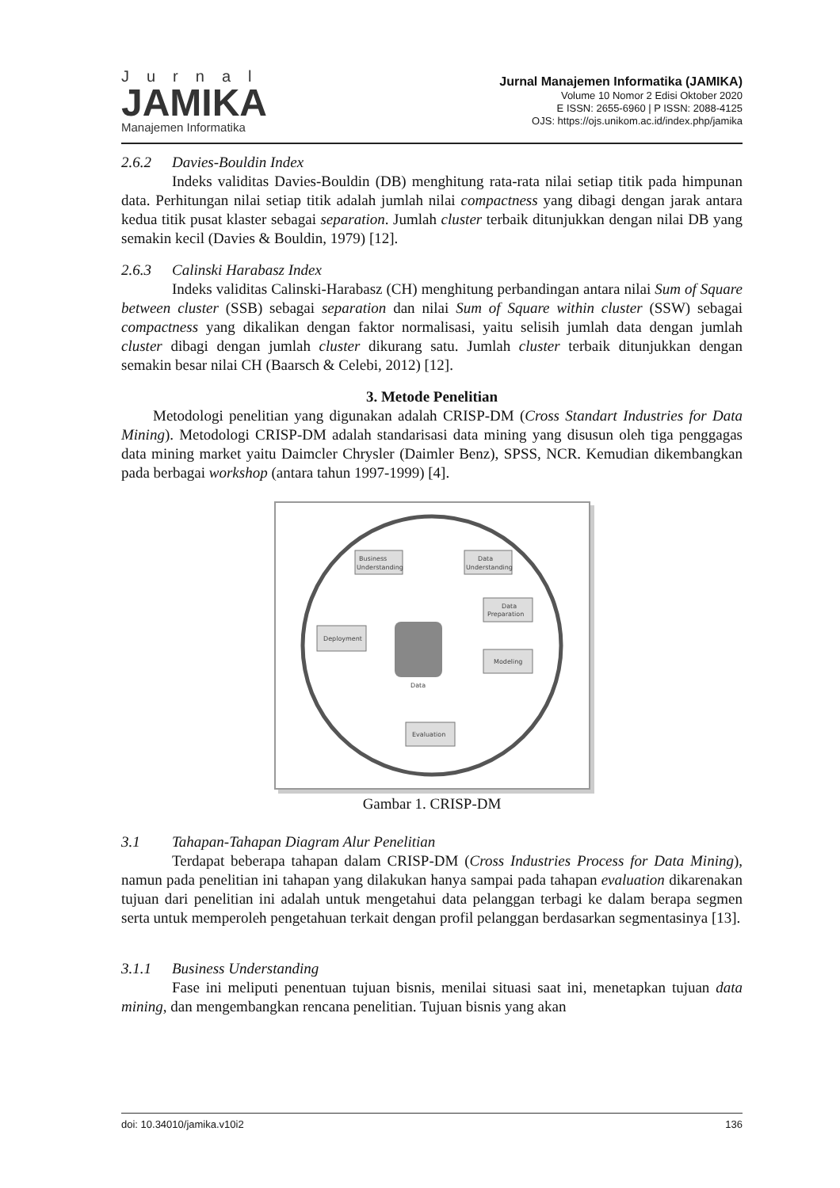Jurnal
JAMIKA
Manajemen Informatika
Jurnal Manajemen Informatika (JAMIKA)
Volume 10 Nomor 2 Edisi Oktober 2020
E ISSN: 2655-6960 | P ISSN: 2088-4125
OJS: https://ojs.unikom.ac.id/index.php/jamika
2.6.2 Davies-Bouldin Index
Indeks validitas Davies-Bouldin (DB) menghitung rata-rata nilai setiap titik pada himpunan data. Perhitungan nilai setiap titik adalah jumlah nilai compactness yang dibagi dengan jarak antara kedua titik pusat klaster sebagai separation. Jumlah cluster terbaik ditunjukkan dengan nilai DB yang semakin kecil (Davies & Bouldin, 1979) [12].
2.6.3 Calinski Harabasz Index
Indeks validitas Calinski-Harabasz (CH) menghitung perbandingan antara nilai Sum of Square between cluster (SSB) sebagai separation dan nilai Sum of Square within cluster (SSW) sebagai compactness yang dikalikan dengan faktor normalisasi, yaitu selisih jumlah data dengan jumlah cluster dibagi dengan jumlah cluster dikurang satu. Jumlah cluster terbaik ditunjukkan dengan semakin besar nilai CH (Baarsch & Celebi, 2012) [12].
3. Metode Penelitian
Metodologi penelitian yang digunakan adalah CRISP-DM (Cross Standart Industries for Data Mining). Metodologi CRISP-DM adalah standarisasi data mining yang disusun oleh tiga penggagas data mining market yaitu Daimcler Chrysler (Daimler Benz), SPSS, NCR. Kemudian dikembangkan pada berbagai workshop (antara tahun 1997-1999) [4].
Business
Understanding
Data
Understanding
Data
Preparation
Modeling
Deployment
Evaluation
Data
Gambar 1. CRISP-DM
3.1 Tahapan-Tahapan Diagram Alur Penelitian
Terdapat beberapa tahapan dalam CRISP-DM (Cross Industries Process for Data Mining), namun pada penelitian ini tahapan yang dilakukan hanya sampai pada tahapan evaluation dikarenakan tujuan dari penelitian ini adalah untuk mengetahui data pelanggan terbagi ke dalam berapa segmen serta untuk memperoleh pengetahuan terkait dengan profil pelanggan berdasarkan segmentasinya [13].
3.1.1 Business Understanding
Fase ini meliputi penentuan tujuan bisnis, menilai situasi saat ini, menetapkan tujuan data mining, dan mengembangkan rencana penelitian. Tujuan bisnis yang akan
doi: 10.34010/jamika.v10i2 136